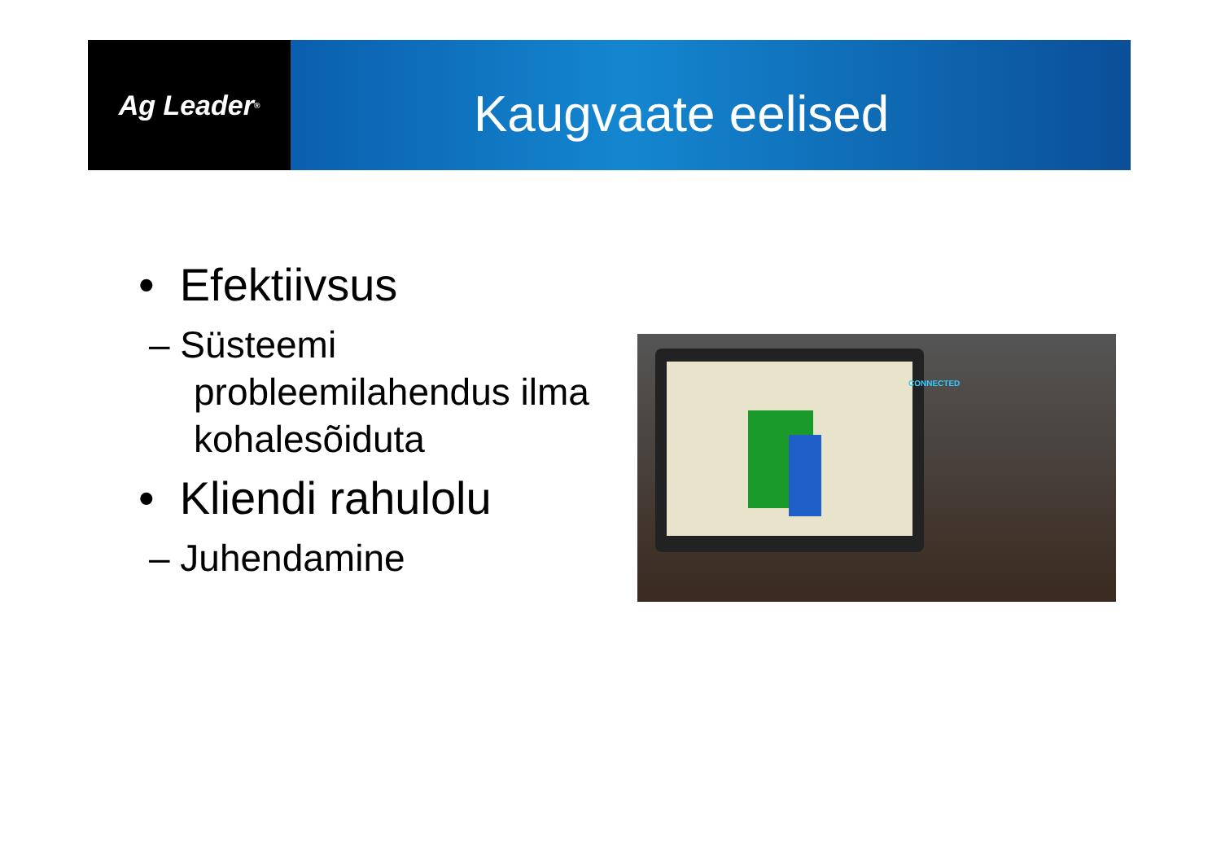Ag Leader<sup>®</sup>
Kaugvaate eelised
• Efektiivsus
– Süsteemi probleemilahendus ilma kohalesõiduta
• Kliendi rahulolu
– Juhendamine
CONNECTED